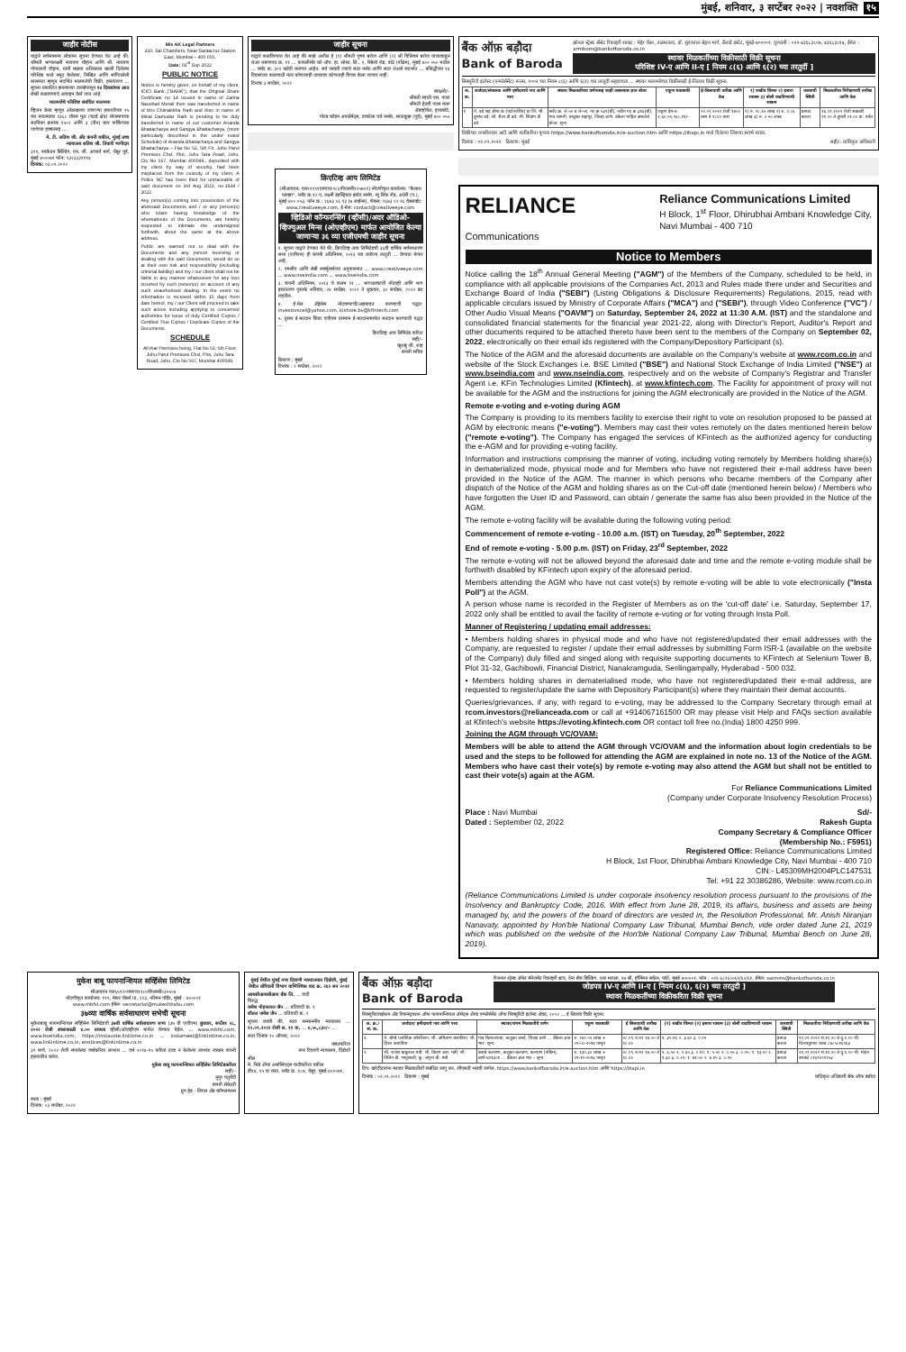मुंबई, शनिवार, ३ सप्टेंबर २०२२ | नवशक्ति १५
जाहीर नोटीस
याद्वारे सर्वसामान्य लोकांना सूचना देण्यात येत आहे की, श्रीमती भाग्यलक्ष्मी नारायण चौहान आणि श्री. नारायण गोपालजी चौहान, यांनी माझ्या अशिलाला खाली दिलेल्या परिशिष्ट मध्ये नमूद केलेल्या, लिखित आणि सांगितलेली मालमत्ता म्हणून संदर्भित मालमत्तेची विक्री, हस्तांतरण ... सूचना प्रकाशित झाल्याच्या तारखेपासून १४ दिवसांच्या आत लेखी कळवण्याचे आवाहन केले जात आहे.
मालमत्तेचे परिशिष्ट संबंधित मालमत्ता
व्हिजन क्रेस्ट म्हणून ओळखल्या जाणार्‍या इमारतीच्या १५ व्या मजल्यावर १३६८ चौरस फूट (चटई क्षेत्र) मोजमापाचा सदनिका क्रमांक १५०२ आणि ३ (तीन) कार पार्किंगच्या जागेच्या हक्कासह ...
मे. टी. सतिश जी. अँड कंपनी वकील, मुंबई उच्च न्यायालय सतिश जी. तिवारी भागीदार
३११, नवकेतन बिल्डिंग, एन. जी. आचार्य मार्ग, चेंबूर पूर्व, मुंबई ४०००७१ फोन: ९३२३३३१११४
दिनांक: ०३.०९.२०२२
M/s AK Legal Partners
310, Sai Chambers, Near Santacruz Station East, Mumbai – 400 055.
Date: 03<sup>rd</sup> Sep 2022
PUBLIC NOTICE
Notice is hereby given, on behalf of my client, ICICI Bank.,("BANK"), that the Original Share Certificate no 14 issued in name of Zarina Naushad Merali then was transferred in name of Mrs Chitralekha Rath and then in name of Minal Damodar Rath is pending to be duly transferred in name of our customer Ananda Bhattacharya and Sangya Bhattacharya, (more particularly described in the under noted Schedule) of Ananda Bhattacharya and Sangya Bhattacharya – Flat No 53, 5th Flr, Juhu Parul Premises Chsl, Plot, Juhu Tara Road, Juhu, Cts No 567, Mumbai 400049., deposited with my client by way of security, had been misplaced from the custody of my client. A Police NC has been filed for untraceable of said document on 3rd Aug 2022, no-1934 / 2022.
Any person(s) coming into possession of the aforesaid Documents and / or any person(s) who is/are having knowledge of the whereabouts of the Documents, are hereby requested to intimate the undersigned forthwith, about the same at the above address.
Public are warned not to deal with the Documents and any person receiving or dealing with the said Documents, would do so at their own risk and responsibility (including criminal liability) and my / our client shall not be liable in any manner whatsoever for any loss incurred by such person(s) on account of any such unauthorised dealing. In the event no information is received within 15 days from date hereof, my / our Client will proceed to take such action including applying to concerned authorities for issue of duly Certified Copies / Certified True Copies / Duplicate Copies of the Documents.
SCHEDULE
All that Premises being, Flat No 53, 5th Floor, Juhu Parul Premises Chsl, Plot, Juhu Tara Road, Juhu, Cts No 567, Mumbai 400049.
जाहीर सूचना
याद्वारे कळविण्यात येत आहे की माझे अशील हे (१) श्रीमती पुष्पा बरोज आणि (२) श्री विलियम बरोज यांच्याकडून शेअर प्रमाणपत्र क्र. ११ ... कायलीमोर को-ऑप. हा. सोसा. लि., १, रिबेलो रोड, वांद्रे (पश्चिम), मुंबई ४०० ०५० मधील ... फ्लॅट क्र. ३०२ खरेदी करणार आहेत. सर्व व्यक्ती ज्यांचे सदर फ्लॅट आणि सदर शेअर्स संदर्भात ... प्रसिद्धीच्या १४ दिवसांच्या कालावधी नंतर कोणत्याही दाव्यावर कोणताही विचार केला जाणार नाही.
दिनांक ३ सप्टेंबर, २०२२
स्वाक्षरी/–
श्रीमती स्वाती एस. गाला
श्रीमती हेतवी गाला मारू
ॲडव्होकेट, हायकोर्ट,
गोल्ड कॉइन अपार्टमेंट्स, वाकोला चर्च समोर, सांताक्रूझ (पूर्व), मुंबई ४०० ०५५
क्रिएटिव्ह आय लिमिटेड
(सीआयएन: एल९९९९९एमएच१९८६पीएलसी१२५७२१) नोंदणीकृत कार्यालय: "कैलाश प्लाझा", प्लॉट क्र.१२-ए, लक्ष्मी इंडस्ट्रियल इस्टेट समोर, न्यू लिंक रोड, अंधेरी (प.), मुंबई-४०० ०५३. फोन क्र.: २६७३ २६ १३ (७ लाईन्स), फॅक्स: २६७३ २२ ९६ वेबसाईट: www.creativeeye.com, ई-मेल: contact@creativeeye.com
व्हिडिओ कॉन्फरन्सिंग (व्हीसी)/अदर ऑडिओ-व्हिज्युअल मिन्स (ओएव्हीएम) मार्फत आयोजित केल्या जाणाऱ्या ३६ व्या एजीएमची जाहीर सूचना
१. सूचना याद्वारे देण्यात येते की, क्रिएटिव्ह आय लिमिटेडची ३६वी वार्षिक सर्वसाधारण सभा (एजीएम) ही कंपनी अधिनियम, २०१३ च्या प्रयोज्य तरतुदी ... घेण्यात येणार आहे.
२. एमसीए आणि सेबी सर्क्युलर्सच्या अनुपालनात ... www.creativeeye.com ... www.nseindia.com ... www.bseindia.com
३. कंपनी अधिनियम, २०१३ चे कलम ९१ ... भागधारकांची नोंदवही आणि भाग हस्तांतरण पुस्तके शनिवार, २४ सप्टेंबर, २०२२ ते शुक्रवार, ३० सप्टेंबर, २०२२ बंद राहतील.
४. ई-मेल ॲड्रेसेस नोंदवण्याची/अद्ययावत करण्याची पद्धत: investorscel@yahoo.com, kishore.bv@kfintech.com
५. दूरस्थ ई-मतदान किंवा एजीएम दरम्यान ई-मतदानामार्फत मतदान करण्याची पद्धत ...
क्रिएटिव्ह आय लिमिटेड करिता
सही/–
खुशबु जी. शाह
कंपनी सचिव
ठिकाण : मुंबई
दिनांक : २ सप्टेंबर, २०२२
बैंक ऑफ़ बड़ौदा
Bank of Baroda
झोनल स्ट्रेस्ड ॲसेट रिकव्हरी शाखा : मेहेर चेंबर, तळमजला, डॉ. सुंदरलाल बेहल मार्ग, बॅलार्ड इस्टेट, मुंबई-४००००१. दूरध्वनी : ०२२-४३६८३८०७, ४३६८३८१४, ईमेल : armbom@bankofbaroda.co.in
स्थावर मिळकतींच्या विक्रीसाठी विक्री सूचना
परिशिष्ट IV-ए आणि II-ए [ नियम ८(६) आणि ६(२) च्या तरतुदीं ]
सिक्युरिटी इंटरेस्ट (एन्फोर्समेंट) रूल्स, २००२ च्या नियम ८(६) आणि ६(२) च्या तरतुदी सहवाचता ... स्थावर मालमत्तेच्या विक्रीसाठी ई-लिलाव विक्री सूचना.
| अ. क्र. | कर्जदार/संचालक आणि हमीदाराचे नाव आणि पत्ता | स्थावर मिळकतीच्या वर्णनासह काही असल्यास ज्ञात बोजा | एकूण थकबाकी | ई-लिलावाची तारीख आणि वेळ | १) राखीव किंमत २) इसारा रक्कम ३) बोली वाढविण्याची रक्कम | कब्जाची स्थिती | मिळकतीचा निरीक्षणाची तारीख आणि वेळ |
| --- | --- | --- | --- | --- | --- | --- | --- |
| १ | मे. दवे शह अँण्ड कं (पार्टनरशिप) प्रा लि; श्री. दुष्यंत दवे; सौ. शैला डी दवे; श्री. शिवांग डी दवे | फ्लॅट क्र. जे.५० व जे-५१, गट क्र.५३९(बी), नवीन गट क्र.३१६(बी), गाव धामनी, तालुका शहापूर, जिल्हा ठाणे. बंकेला माहित असलेले बोजा: शून्य | एकूण देय-रु. २,६०,५९,९६८.११/- | २२.०९.२०२२ रोजी १४०० तास ते १८०० तास | १) रु. २८.६५ लाख २) रु. २.८६ लाख ३) रु. ०.५० लाख | प्रत्यक्ष कब्जा | १६.०९.२०२२ रोजी सकाळी ११.०० ते दुपारी ०१.०० वा. पर्यंत |
विक्रीच्या तपशीलवार अटी आणि शर्तीकरिता कृपया https://www.bankofbaroda.in/e-auction.htm आणि https://ibapi.in मध्ये दिलेल्या लिंकचा संदर्भ घ्यावा.
दिनांक : ०२.०९.२०२२ ठिकाण: मुंबई सही/– प्राधिकृत अधिकारी
RELIANCE
Communications
Reliance Communications Limited
H Block, 1<sup>st</sup> Floor, Dhirubhai Ambani Knowledge City,
Navi Mumbai - 400 710
Notice to Members
Notice calling the 18<sup>th</sup> Annual General Meeting ("AGM") of the Members of the Company, scheduled to be held, in compliance with all applicable provisions of the Companies Act, 2013 and Rules made there under and Securities and Exchange Board of India ("SEBI") (Listing Obligations & Disclosure Requirements) Regulations, 2015, read with applicable circulars issued by Ministry of Corporate Affairs ("MCA") and ("SEBI"), through Video Conference ("VC") / Other Audio Visual Means ("OAVM") on Saturday, September 24, 2022 at 11:30 A.M. (IST) and the standalone and consolidated financial statements for the financial year 2021-22, along with Director's Report, Auditor's Report and other documents required to be attached thereto have been sent to the members of the Company on September 02, 2022, electronically on their email ids registered with the Company/Depository Participant (s).
The Notice of the AGM and the aforesaid documents are available on the Company's website at www.rcom.co.in and website of the Stock Exchanges i.e. BSE Limited ("BSE") and National Stock Exchange of India Limited ("NSE") at www.bseindia.com and www.nseindia.com, respectively and on the website of Company's Registrar and Transfer Agent i.e. KFin Technologies Limited (Kfintech), at www.kfintech.com. The Facility for appointment of proxy will not be available for the AGM and the instructions for joining the AGM electronically are provided in the Notice of the AGM.
Remote e-voting and e-voting during AGM
The Company is providing to its members facility to exercise their right to vote on resolution proposed to be passed at AGM by electronic means ("e-voting"). Members may cast their votes remotely on the dates mentioned herein below ("remote e-voting"). The Company has engaged the services of KFintech as the authorized agency for conducting the e-AGM and for providing e-voting facility.
Information and instructions comprising the manner of voting, including voting remotely by Members holding share(s) in dematerialized mode, physical mode and for Members who have not registered their e-mail address have been provided in the Notice of the AGM. The manner in which persons who became members of the Company after dispatch of the Notice of the AGM and holding shares as on the Cut-off date (mentioned herein below) / Members who have forgotten the User ID and Password, can obtain / generate the same has also been provided in the Notice of the AGM.
The remote e-voting facility will be available during the following voting period:
Commencement of remote e-voting - 10.00 a.m. (IST) on Tuesday, 20<sup>th</sup> September, 2022
End of remote e-voting - 5.00 p.m. (IST) on Friday, 23<sup>rd</sup> September, 2022
The remote e-voting will not be allowed beyond the aforesaid date and time and the remote e-voting module shall be forthwith disabled by KFintech upon expiry of the aforesaid period.
Members attending the AGM who have not cast vote(s) by remote e-voting will be able to vote electronically ("Insta Poll") at the AGM.
A person whose name is recorded in the Register of Members as on the 'cut-off date' i.e. Saturday, September 17, 2022 only shall be entitled to avail the facility of remote e-voting or for voting through Insta Poll.
Manner of Registering / updating email addresses:
• Members holding shares in physical mode and who have not registered/updated their email addresses with the Company, are requested to register / update their email addresses by submitting Form ISR-1 (available on the website of the Company) duly filled and singed along with requisite supporting documents to KFintech at Selenium Tower B, Plot 31-32, Gachibowli, Financial District, Nanakramguda, Serilingampally, Hyderabad - 500 032.
• Members holding shares in dematerialised mode, who have not registered/updated their e-mail address, are requested to register/update the same with Depository Participant(s) where they maintain their demat accounts.
Queries/grievances, if any, with regard to e-voting, may be addressed to the Company Secretary through email at rcom.investors@relianceada.com or call at +914067161500 OR may please visit Help and FAQs section available at Kfintech's website https://evoting.kfintech.com OR contact toll free no.(India) 1800 4250 999.
Joining the AGM through VC/OVAM:
Members will be able to attend the AGM through VC/OVAM and the information about login credentials to be used and the steps to be followed for attending the AGM are explained in note no. 13 of the Notice of the AGM. Members who have cast their vote(s) by remote e-voting may also attend the AGM but shall not be entitled to cast their vote(s) again at the AGM.
For Reliance Communications Limited
(Company under Corporate Insolvency Resolution Process)
Place : Navi Mumbai
Dated : September 02, 2022
Sd/-
Rakesh Gupta
Company Secretary & Compliance Officer
(Membership No.: F5951)
Registered Office: Reliance Communications Limited
H Block, 1st Floor, Dhirubhai Ambani Knowledge City, Navi Mumbai - 400 710
CIN:- L45309MH2004PLC147531
Tel: +91 22 30386286, Website: www.rcom.co.in
(Reliance Communications Limited is under corporate insolvency resolution process pursuant to the provisions of the Insolvency and Bankruptcy Code, 2016. With effect from June 28, 2019, its affairs, business and assets are being managed by, and the powers of the board of directors are vested in, the Resolution Professional, Mr. Anish Niranjan Nanavaty, appointed by Hon'ble National Company Law Tribunal, Mumbai Bench, vide order dated June 21, 2019 which was published on the website of the Hon'ble National Company Law Tribunal, Mumbai Bench on June 28, 2019).
मुकेश बाबू फायनान्शियल सर्व्हिसेस लिमिटेड
सीआयएन एल६५९२०एमएच१९८५पीएलसी०३५५०४
नोंदणीकृत कार्यालय: १११, मेकर चेंबर्स III, २२३, नरिमन पॉईंट, मुंबई - ४०००२१
www.mbfsl.com ईमेल- secretarial@mukeshbabu.com
३७व्या वार्षिक सर्वसाधारण सभेची सूचना
मुकेशबाबू फायनान्शियल सर्व्हिसेस लिमिटेडची ३७वी वार्षिक सर्वसाधारण सभा (३७ वी एजीएम) बुधवार, सप्टेंबर २८, २०२२ रोजी संध्याकाळी ४.०० वाजता व्हीसी/ओएव्हीएम मार्फत घेण्यात येईल. ... www.mbfsl.com, www.bseindia.com, https://instavote.linktime.co.in ... instameet@linkintime.co.in, www.linkintime.co.in, enotices@linkintime.co.in
३१ मार्च, २०२२ रोजी संपलेल्या वर्षाकरिता लाभांश ... वर्ष २०१४-१५ करिता दावा न केलेल्या लाभांश रक्कम कंपनी हस्तांतरित करेल.
मुकेश बाबू फायनान्शियल सर्व्हिसेस लिमिटेडकरिता
सही/–
नुपुर चतुर्वेदी
कंपनी सेक्रेटरी
ग्रुप हेड - लिगल अँड कॉम्प्लायन्स
स्थळ : मुंबई
दिनांक: ०३ सप्टेंबर, २०२२
मुंबई येथील मुंबई नगर दिवाणी न्यायालयात दिंडोशी, मुंबई येथील बोरिवली विभाग वाणिज्यिक वाद क्र. २६२ सन २०२१
आयसीआयसीआय बँक लि. ... वादी
विरुद्ध
जयेश मोहनलाल जैन ... प्रतिवादी क्र. १
शीतल जयेश जैन ... प्रतिवादी क्र. २
सूचना घ्यावी की, सदर सन्माननीय न्यायालय ... १२.०९.२०२२ रोजी स. ११ वा. ... ४,५५,८३०/– ...
सदर दिनांक १० ऑगस्ट, २०२२
प्रबंधकरिता
नगर दिवाणी न्यायालय, दिंडोशी
सील
मे. भिडे अँण्ड असोसिएट्स वादीकरिता वकील
डी१४, १५ वा रस्ता, प्लॉट क्र. १८७, चेंबूर, मुंबई-४०००७१.
बैंक ऑफ़ बड़ौदा
Bank of Baroda
रिजनल स्ट्रेस्ड ॲसेट मॅनेजमेंट रिकव्हरी ब्रांच, देना बँक बिल्डिंग, १ला मजला, १७-बी, हॉर्निमन सर्कल, फोर्ट, मुंबई-४००००१. फोन : ०२२-६८२६००६९/६०/६१, ईमेल: sarmms@bankofbaroda.co.in
जोडपत्र IV-ए आणि II-ए [ नियम ८(६), ६(२) च्या तरतुदी ]
स्थावर मिळकतींच्या विक्रीकरिता विक्री सूचना
सिक्युरिटायझेशन अँड रिकन्स्ट्रक्शन ऑफ फायनान्शियल ॲसेट्स अँण्ड एन्फोर्समेंट ऑफ सिक्युरिटी इंटरेस्ट ॲक्ट, २००२ ... ई-लिलाव विक्री सूचना.
| अ. क्र./ सं. क्र. | कर्जदार/ हमीदाराचे नाव आणि पत्ता | स्थावर/जंगम मिळकतीचे वर्णन | एकूण थकबाकी | ई लिलावाची तारीख आणि वेळ | (१) राखीव किंमत (२) इसारा रक्कम (३) बोली वाढविण्याची रक्कम | कब्जाची स्थिती | मिळकतीचा निरीक्षणाची तारीख आणि वेळ |
| --- | --- | --- | --- | --- | --- | --- | --- |
| १. | मे. बॉम्बे प्लास्टिक कॉर्पोरेशन; श्री. अमिताभ कपाडिया; श्री. हिरल कपाडिया | गाव बिलालपाडा, तालुका वसई, जिल्हा ठाणे ... बँकेला ज्ञात भार: शून्य. | रु. २४२.५९ लाख + ०१-०८-२०१७ पासून | २८.०९.२०२२ १४.०० ते १८.०० | १. ३५.१६ २. ३.६० ३. ०.२५ | प्रत्यक्ष कब्जा | १९.०९.२०२२ स.११.०० ते दु.१.०० श्री. विजयकुमार जतव ८४८५८१६९६३ |
| २. | श्री. राजेश बाबुलाल मंत्री; श्री. किरण आर. मंत्री; श्री. नितिन वी. भानुशाली; कु. जमुना बी. मंत्री | कसबे कल्याण, तालुका-कल्याण, कल्याण (पश्चिम), ठाणे-४२१३०१ ... बँकेला ज्ञात भार – शून्य | रु. १३०.३० लाख + ०१-१०-२०१६ पासून | २८.०९.२०२२ १४.०० ते १८.०० | १. ६.५० २. ०.६५ ३. ०.१०; १. ५.५० २. ०.५५ ३. ०.२५; १. १३.०० २. १.३० ३. ०.२५; १. ४१.५० २. ४.१५ ३. ०.२५ | प्रत्यक्ष कब्जा | २१.०९.२०२२ स.११.०० ते दु.१.०० श्री. मोहन सरकटे ८१६९००१९५३ |
टिप: खरेदीदारांना स्थावर मिळकतींशी संबंधित लागू कर, जीएसटी भरावी लागेल. https://www.bankofbaroda.in/e-auction.htm आणि https://ibapi.in
दिनांक : ०२.०९.२०२२ ठिकाण : मुंबई प्राधिकृत अधिकारी बँक ऑफ बडोदा